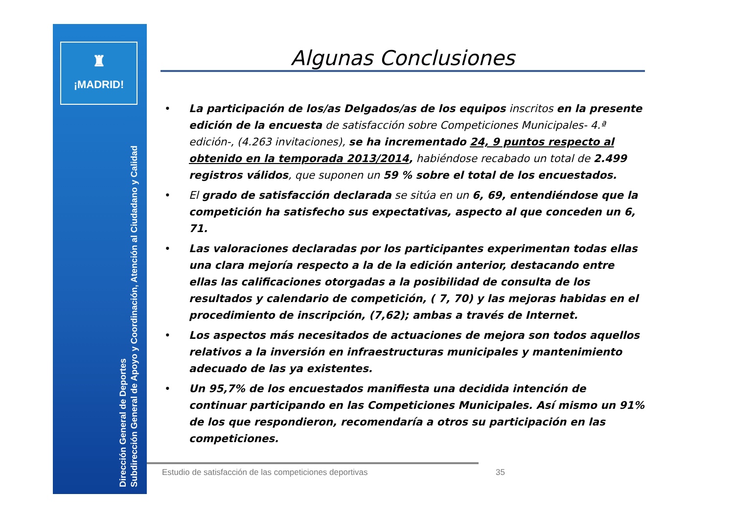♜
¡MADRID!
Dirección General de Deportes
Subdirección General de Apoyo y Coordinación, Atención al Ciudadano y Calidad
Algunas Conclusiones
• La participación de los/as Delgados/as de los equipos inscritos en la presente edición de la encuesta de satisfacción sobre Competiciones Municipales- 4.ª edición-, (4.263 invitaciones), se ha incrementado 24, 9 puntos respecto al obtenido en la temporada 2013/2014, habiéndose recabado un total de 2.499 registros válidos, que suponen un 59 % sobre el total de los encuestados.
• El grado de satisfacción declarada se sitúa en un 6, 69, entendiéndose que la competición ha satisfecho sus expectativas, aspecto al que conceden un 6, 71.
• Las valoraciones declaradas por los participantes experimentan todas ellas una clara mejoría respecto a la de la edición anterior, destacando entre ellas las calificaciones otorgadas a la posibilidad de consulta de los resultados y calendario de competición, ( 7, 70) y las mejoras habidas en el procedimiento de inscripción, (7,62); ambas a través de Internet.
• Los aspectos más necesitados de actuaciones de mejora son todos aquellos relativos a la inversión en infraestructuras municipales y mantenimiento adecuado de las ya existentes.
• Un 95,7% de los encuestados manifiesta una decidida intención de continuar participando en las Competiciones Municipales. Así mismo un 91% de los que respondieron, recomendaría a otros su participación en las competiciones.
Estudio de satisfacción de las competiciones deportivas
35